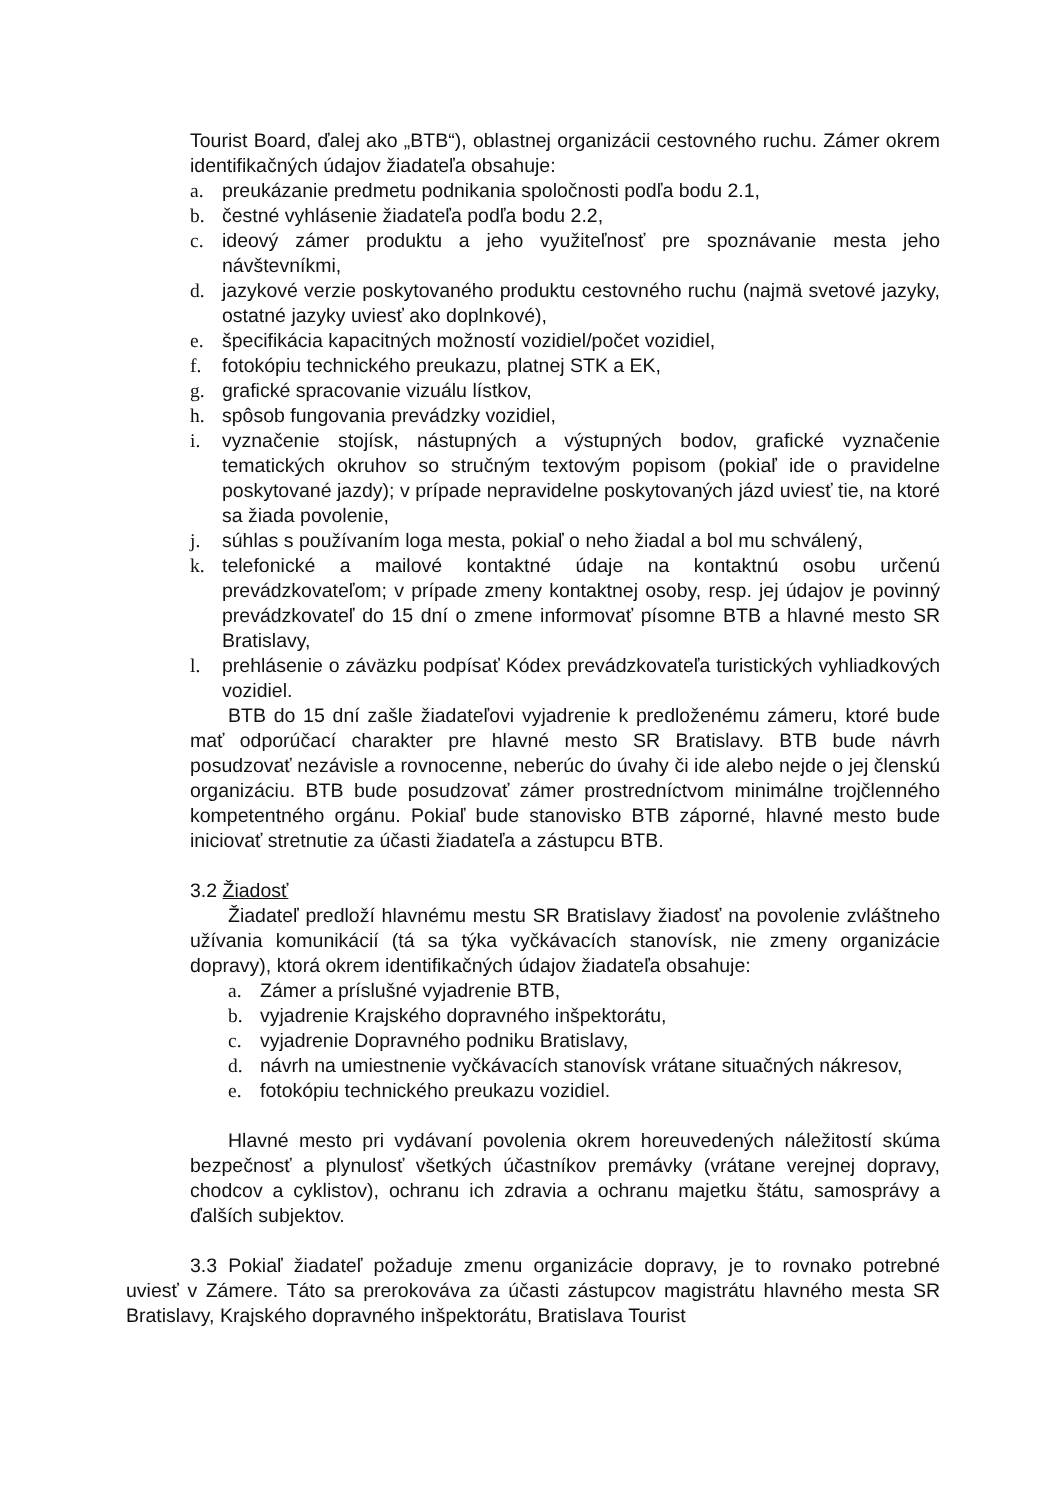Tourist Board, ďalej ako „BTB“), oblastnej organizácii cestovného ruchu. Zámer okrem identifikačných údajov žiadateľa obsahuje:
a. preukázanie predmetu podnikania spoločnosti podľa bodu 2.1,
b. čestné vyhlásenie žiadateľa podľa bodu 2.2,
c. ideový zámer produktu a jeho využiteľnosť pre spoznávanie mesta jeho návštevníkmi,
d. jazykové verzie poskytovaného produktu cestovného ruchu (najmä svetové jazyky, ostatné jazyky uviesť ako doplnkové),
e. špecifikácia kapacitných možností vozidiel/počet vozidiel,
f. fotokópiu technického preukazu, platnej STK a EK,
g. grafické spracovanie vizuálu lístkov,
h. spôsob fungovania prevádzky vozidiel,
i. vyznačenie stojísk, nástupných a výstupných bodov, grafické vyznačenie tematických okruhov so stručným textovým popisom (pokiaľ ide o pravidelne poskytované jazdy); v prípade nepravidelne poskytovaných jázd uviesť tie, na ktoré sa žiada povolenie,
j. súhlas s používaním loga mesta, pokiaľ o neho žiadal a bol mu schválený,
k. telefonické a mailové kontaktné údaje na kontaktnú osobu určenú prevádzkovateľom; v prípade zmeny kontaktnej osoby, resp. jej údajov je povinný prevádzkovateľ do 15 dní o zmene informovať písomne BTB a hlavné mesto SR Bratislavy,
l. prehlásenie o záväzku podpísať Kódex prevádzkovateľa turistických vyhliadkových vozidiel.
BTB do 15 dní zašle žiadateľovi vyjadrenie k predloženému zámeru, ktoré bude mať odporúčací charakter pre hlavné mesto SR Bratislavy. BTB bude návrh posudzovať nezávisle a rovnocenne, neberúc do úvahy či ide alebo nejde o jej členskú organizáciu. BTB bude posudzovať zámer prostredníctvom minimálne trojčlenného kompetentného orgánu. Pokiaľ bude stanovisko BTB záporné, hlavné mesto bude iniciovať stretnutie za účasti žiadateľa a zástupcu BTB.
3.2 Žiadosť
Žiadateľ predloží hlavnému mestu SR Bratislavy žiadosť na povolenie zvláštneho užívania komunikácií (tá sa týka vyčkávacích stanovísk, nie zmeny organizácie dopravy), ktorá okrem identifikačných údajov žiadateľa obsahuje:
a. Zámer a príslušné vyjadrenie BTB,
b. vyjadrenie Krajského dopravného inšpektorátu,
c. vyjadrenie Dopravného podniku Bratislavy,
d. návrh na umiestnenie vyčkávacích stanovísk vrátane situačných nákresov,
e. fotokópiu technického preukazu vozidiel.
Hlavné mesto pri vydávaní povolenia okrem horeuvedených náležitostí skúma bezpečnosť a plynulosť všetkých účastníkov premávky (vrátane verejnej dopravy, chodcov a cyklistov), ochranu ich zdravia a ochranu majetku štátu, samosprávy a ďalších subjektov.
3.3 Pokiaľ žiadateľ požaduje zmenu organizácie dopravy, je to rovnako potrebné uviesť v Zámere. Táto sa prerokováva za účasti zástupcov magistrátu hlavného mesta SR Bratislavy, Krajského dopravného inšpektorátu, Bratislava Tourist